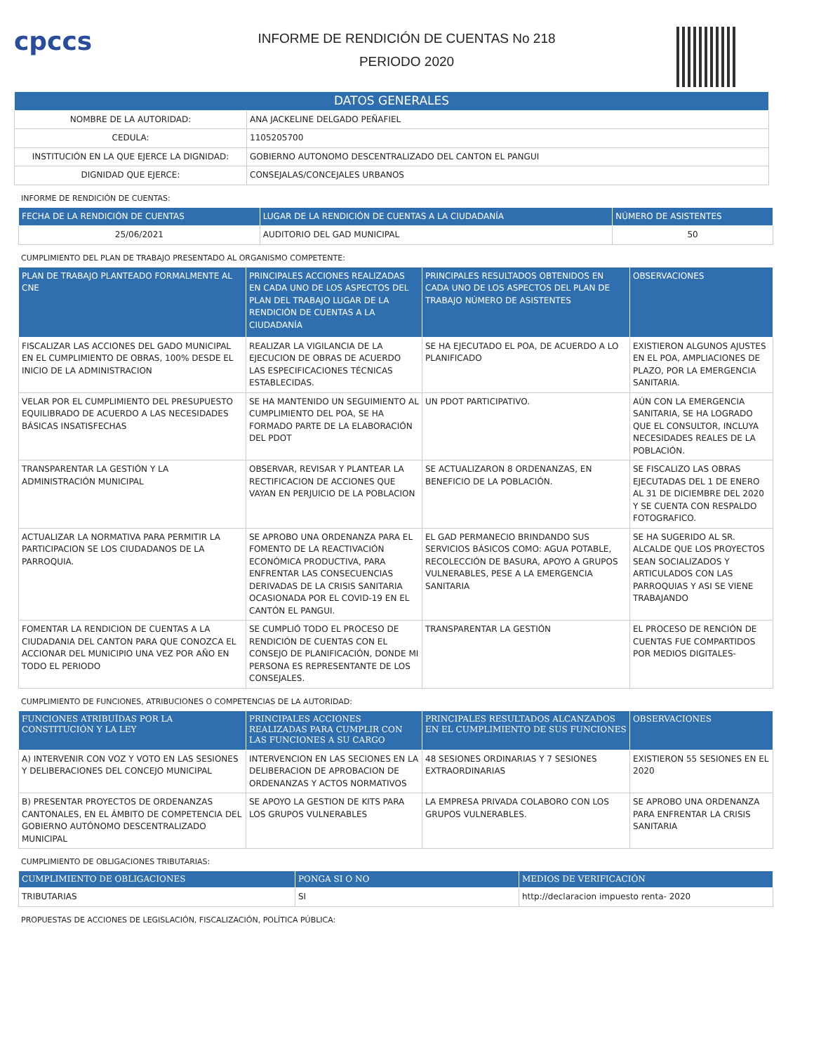cpccs
INFORME DE RENDICIÓN DE CUENTAS No 218
PERIODO 2020
| DATOS GENERALES | |
| --- | --- |
| NOMBRE DE LA AUTORIDAD: | ANA JACKELINE DELGADO PEÑAFIEL |
| CEDULA: | 1105205700 |
| INSTITUCIÓN EN LA QUE EJERCE LA DIGNIDAD: | GOBIERNO AUTONOMO DESCENTRALIZADO DEL CANTON EL PANGUI |
| DIGNIDAD QUE EJERCE: | CONSEJALAS/CONCEJALES URBANOS |
INFORME DE RENDICIÓN DE CUENTAS:
| FECHA DE LA RENDICIÓN DE CUENTAS | LUGAR DE LA RENDICIÓN DE CUENTAS A LA CIUDADANÍA | NÚMERO DE ASISTENTES |
| --- | --- | --- |
| 25/06/2021 | AUDITORIO DEL GAD MUNICIPAL | 50 |
CUMPLIMIENTO DEL PLAN DE TRABAJO PRESENTADO AL ORGANISMO COMPETENTE:
| PLAN DE TRABAJO PLANTEADO FORMALMENTE AL CNE | PRINCIPALES ACCIONES REALIZADAS EN CADA UNO DE LOS ASPECTOS DEL PLAN DEL TRABAJO LUGAR DE LA RENDICIÓN DE CUENTAS A LA CIUDADANÍA | PRINCIPALES RESULTADOS OBTENIDOS EN CADA UNO DE LOS ASPECTOS DEL PLAN DE TRABAJO NÚMERO DE ASISTENTES | OBSERVACIONES |
| --- | --- | --- | --- |
| FISCALIZAR LAS ACCIONES DEL GADO MUNICIPAL EN EL CUMPLIMIENTO DE OBRAS, 100% DESDE EL INICIO DE LA ADMINISTRACION | REALIZAR LA VIGILANCIA DE LA EJECUCION DE OBRAS DE ACUERDO LAS ESPECIFICACIONES TÉCNICAS ESTABLECIDAS. | SE HA EJECUTADO EL POA, DE ACUERDO A LO PLANIFICADO | EXISTIERON ALGUNOS AJUSTES EN EL POA, AMPLIACIONES DE PLAZO, POR LA EMERGENCIA SANITARIA. |
| VELAR POR EL CUMPLIMIENTO DEL PRESUPUESTO EQUILIBRADO DE ACUERDO A LAS NECESIDADES BÁSICAS INSATISFECHAS | SE HA MANTENIDO UN SEGUIMIENTO AL CUMPLIMIENTO DEL POA, SE HA FORMADO PARTE DE LA ELABORACIÓN DEL PDOT | UN PDOT PARTICIPATIVO. | AÚN CON LA EMERGENCIA SANITARIA, SE HA LOGRADO QUE EL CONSULTOR, INCLUYA NECESIDADES REALES DE LA POBLACIÓN. |
| TRANSPARENTAR LA GESTIÓN Y LA ADMINISTRACIÓN MUNICIPAL | OBSERVAR, REVISAR Y PLANTEAR LA RECTIFICACION DE ACCIONES QUE VAYAN EN PERJUICIO DE LA POBLACION | SE ACTUALIZARON 8 ORDENANZAS, EN BENEFICIO DE LA POBLACIÓN. | SE FISCALIZO LAS OBRAS EJECUTADAS DEL 1 DE ENERO AL 31 DE DICIEMBRE DEL 2020 Y SE CUENTA CON RESPALDO FOTOGRAFICO. |
| ACTUALIZAR LA NORMATIVA PARA PERMITIR LA PARTICIPACION SE LOS CIUDADANOS DE LA PARROQUIA. | SE APROBO UNA ORDENANZA PARA EL FOMENTO DE LA REACTIVACIÓN ECONÓMICA PRODUCTIVA, PARA ENFRENTAR LAS CONSECUENCIAS DERIVADAS DE LA CRISIS SANITARIA OCASIONADA POR EL COVID-19 EN EL CANTÓN EL PANGUI. | EL GAD PERMANECIO BRINDANDO SUS SERVICIOS BÁSICOS COMO: AGUA POTABLE, RECOLECCIÓN DE BASURA, APOYO A GRUPOS VULNERABLES, PESE A LA EMERGENCIA SANITARIA | SE HA SUGERIDO AL SR. ALCALDE QUE LOS PROYECTOS SEAN SOCIALIZADOS Y ARTICULADOS CON LAS PARROQUIAS Y ASI SE VIENE TRABAJANDO |
| FOMENTAR LA RENDICION DE CUENTAS A LA CIUDADANIA DEL CANTON PARA QUE CONOZCA EL ACCIONAR DEL MUNICIPIO UNA VEZ POR AÑO EN TODO EL PERIODO | SE CUMPLIÓ TODO EL PROCESO DE RENDICIÓN DE CUENTAS CON EL CONSEJO DE PLANIFICACIÓN, DONDE MI PERSONA ES REPRESENTANTE DE LOS CONSEJALES. | TRANSPARENTAR LA GESTIÓN | EL PROCESO DE RENCIÓN DE CUENTAS FUE COMPARTIDOS POR MEDIOS DIGITALES- |
CUMPLIMIENTO DE FUNCIONES, ATRIBUCIONES O COMPETENCIAS DE LA AUTORIDAD:
| FUNCIONES ATRIBUÍDAS POR LA CONSTITUCIÓN Y LA LEY | PRINCIPALES ACCIONES REALIZADAS PARA CUMPLIR CON LAS FUNCIONES A SU CARGO | PRINCIPALES RESULTADOS ALCANZADOS EN EL CUMPLIMIENTO DE SUS FUNCIONES | OBSERVACIONES |
| --- | --- | --- | --- |
| A) INTERVENIR CON VOZ Y VOTO EN LAS SESIONES Y DELIBERACIONES DEL CONCEJO MUNICIPAL | INTERVENCION EN LAS SECIONES EN LA DELIBERACION DE APROBACION DE ORDENANZAS Y ACTOS NORMATIVOS | 48 SESIONES ORDINARIAS Y 7 SESIONES EXTRAORDINARIAS | EXISTIERON 55 SESIONES EN EL 2020 |
| B) PRESENTAR PROYECTOS DE ORDENANZAS CANTONALES, EN EL ÁMBITO DE COMPETENCIA DEL GOBIERNO AUTÓNOMO DESCENTRALIZADO MUNICIPAL | SE APOYO LA GESTION DE KITS PARA LOS GRUPOS VULNERABLES | LA EMPRESA PRIVADA COLABORO CON LOS GRUPOS VULNERABLES. | SE APROBO UNA ORDENANZA PARA ENFRENTAR LA CRISIS SANITARIA |
CUMPLIMIENTO DE OBLIGACIONES TRIBUTARIAS:
| CUMPLIMIENTO DE OBLIGACIONES | PONGA SI O NO | MEDIOS DE VERIFICACIÓN |
| --- | --- | --- |
| TRIBUTARIAS | SI | http://declaracion impuesto renta- 2020 |
PROPUESTAS DE ACCIONES DE LEGISLACIÓN, FISCALIZACIÓN, POLÍTICA PÚBLICA: